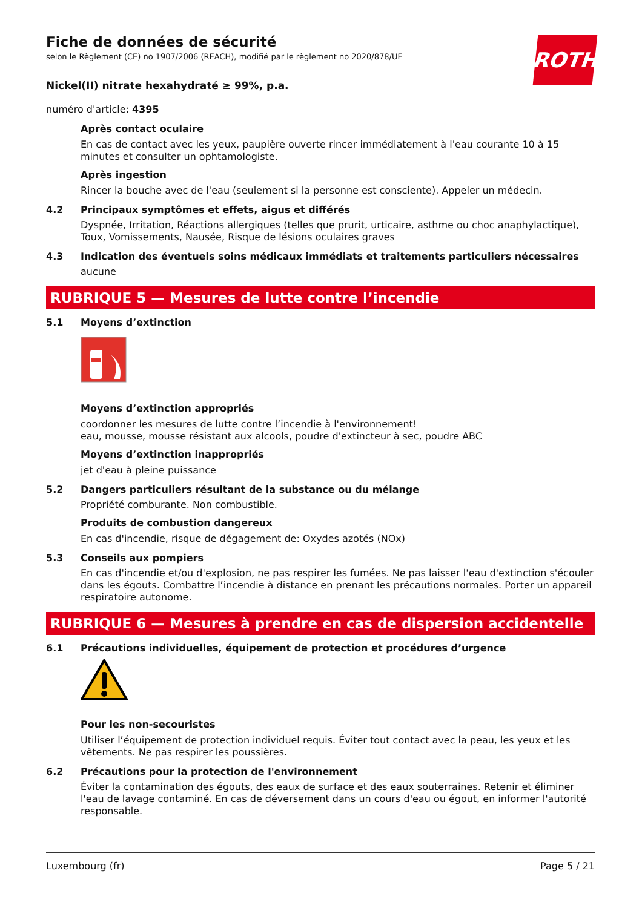ROTH
Fiche de données de sécurité
selon le Règlement (CE) no 1907/2006 (REACH), modifié par le règlement no 2020/878/UE
Nickel(II) nitrate hexahydraté ≥ 99%, p.a.
numéro d'article: 4395
Après contact oculaire
En cas de contact avec les yeux, paupière ouverte rincer immédiatement à l'eau courante 10 à 15 minutes et consulter un ophtamologiste.
Après ingestion
Rincer la bouche avec de l'eau (seulement si la personne est consciente). Appeler un médecin.
4.2 Principaux symptômes et effets, aigus et différés
Dyspnée, Irritation, Réactions allergiques (telles que prurit, urticaire, asthme ou choc anaphylactique), Toux, Vomissements, Nausée, Risque de lésions oculaires graves
4.3 Indication des éventuels soins médicaux immédiats et traitements particuliers nécessaires
aucune
RUBRIQUE 5 — Mesures de lutte contre l’incendie
5.1 Moyens d’extinction
Moyens d’extinction appropriés
coordonner les mesures de lutte contre l’incendie à l'environnement!
eau, mousse, mousse résistant aux alcools, poudre d'extincteur à sec, poudre ABC
Moyens d’extinction inappropriés
jet d'eau à pleine puissance
5.2 Dangers particuliers résultant de la substance ou du mélange
Propriété comburante. Non combustible.
Produits de combustion dangereux
En cas d'incendie, risque de dégagement de: Oxydes azotés (NOx)
5.3 Conseils aux pompiers
En cas d'incendie et/ou d'explosion, ne pas respirer les fumées. Ne pas laisser l'eau d'extinction s'écouler dans les égouts. Combattre l’incendie à distance en prenant les précautions normales. Porter un appareil respiratoire autonome.
RUBRIQUE 6 — Mesures à prendre en cas de dispersion accidentelle
6.1 Précautions individuelles, équipement de protection et procédures d’urgence
Pour les non-secouristes
Utiliser l’équipement de protection individuel requis. Éviter tout contact avec la peau, les yeux et les vêtements. Ne pas respirer les poussières.
6.2 Précautions pour la protection de l'environnement
Éviter la contamination des égouts, des eaux de surface et des eaux souterraines. Retenir et éliminer l'eau de lavage contaminé. En cas de déversement dans un cours d'eau ou égout, en informer l'autorité responsable.
Luxembourg (fr) Page 5 / 21